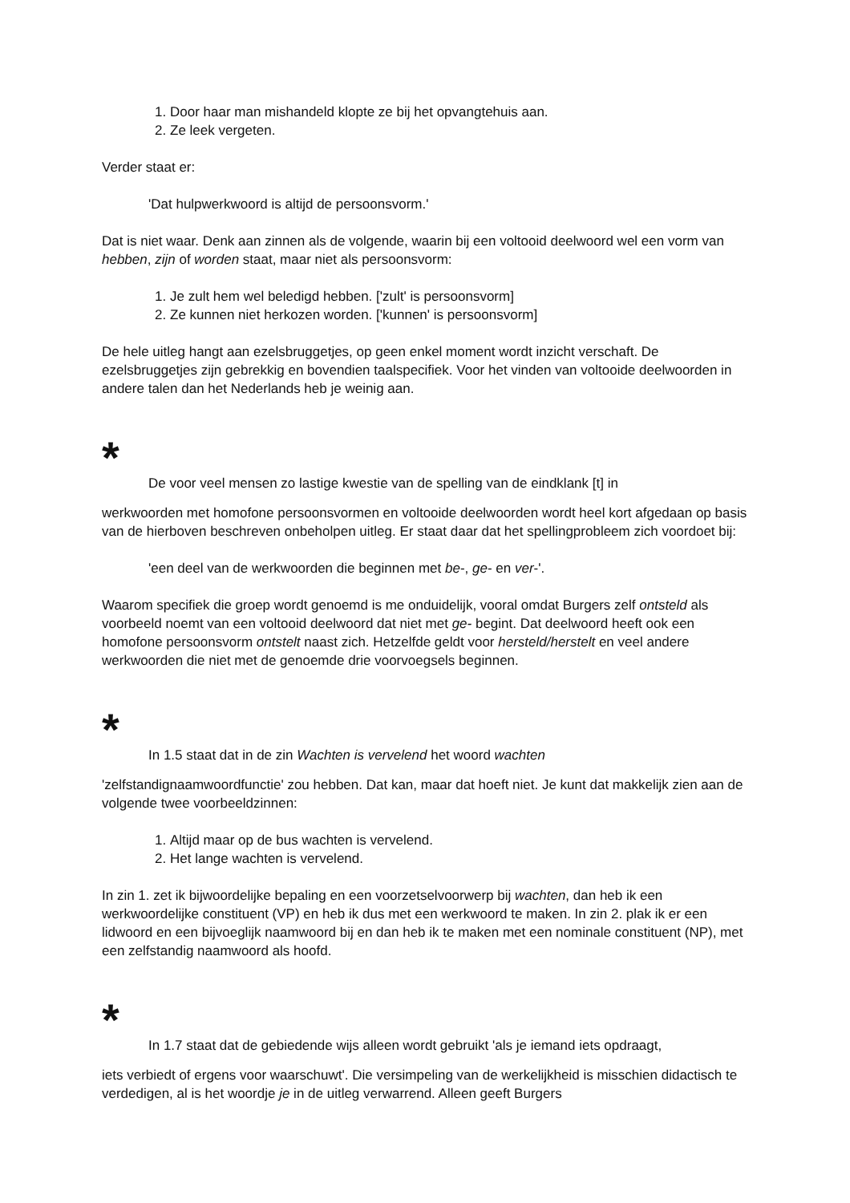1. Door haar man mishandeld klopte ze bij het opvangtehuis aan.
2. Ze leek vergeten.
Verder staat er:
'Dat hulpwerkwoord is altijd de persoonsvorm.'
Dat is niet waar. Denk aan zinnen als de volgende, waarin bij een voltooid deelwoord wel een vorm van hebben, zijn of worden staat, maar niet als persoonsvorm:
1. Je zult hem wel beledigd hebben. ['zult' is persoonsvorm]
2. Ze kunnen niet herkozen worden. ['kunnen' is persoonsvorm]
De hele uitleg hangt aan ezelsbruggetjes, op geen enkel moment wordt inzicht verschaft. De ezelsbruggetjes zijn gebrekkig en bovendien taalspecifiek. Voor het vinden van voltooide deelwoorden in andere talen dan het Nederlands heb je weinig aan.
*
De voor veel mensen zo lastige kwestie van de spelling van de eindklank [t] in
werkwoorden met homofone persoonsvormen en voltooide deelwoorden wordt heel kort afgedaan op basis van de hierboven beschreven onbeholpen uitleg. Er staat daar dat het spellingprobleem zich voordoet bij:
'een deel van de werkwoorden die beginnen met be-, ge- en ver-'.
Waarom specifiek die groep wordt genoemd is me onduidelijk, vooral omdat Burgers zelf ontsteld als voorbeeld noemt van een voltooid deelwoord dat niet met ge- begint. Dat deelwoord heeft ook een homofone persoonsvorm ontstelt naast zich. Hetzelfde geldt voor hersteld/herstelt en veel andere werkwoorden die niet met de genoemde drie voorvoegsels beginnen.
*
In 1.5 staat dat in de zin Wachten is vervelend het woord wachten
'zelfstandignaamwoordfunctie' zou hebben. Dat kan, maar dat hoeft niet. Je kunt dat makkelijk zien aan de volgende twee voorbeeldzinnen:
1. Altijd maar op de bus wachten is vervelend.
2. Het lange wachten is vervelend.
In zin 1. zet ik bijwoordelijke bepaling en een voorzetselvoorwerp bij wachten, dan heb ik een werkwoordelijke constituent (VP) en heb ik dus met een werkwoord te maken. In zin 2. plak ik er een lidwoord en een bijvoeglijk naamwoord bij en dan heb ik te maken met een nominale constituent (NP), met een zelfstandig naamwoord als hoofd.
*
In 1.7 staat dat de gebiedende wijs alleen wordt gebruikt 'als je iemand iets opdraagt,
iets verbiedt of ergens voor waarschuwt'. Die versimpeling van de werkelijkheid is misschien didactisch te verdedigen, al is het woordje je in de uitleg verwarrend. Alleen geeft Burgers